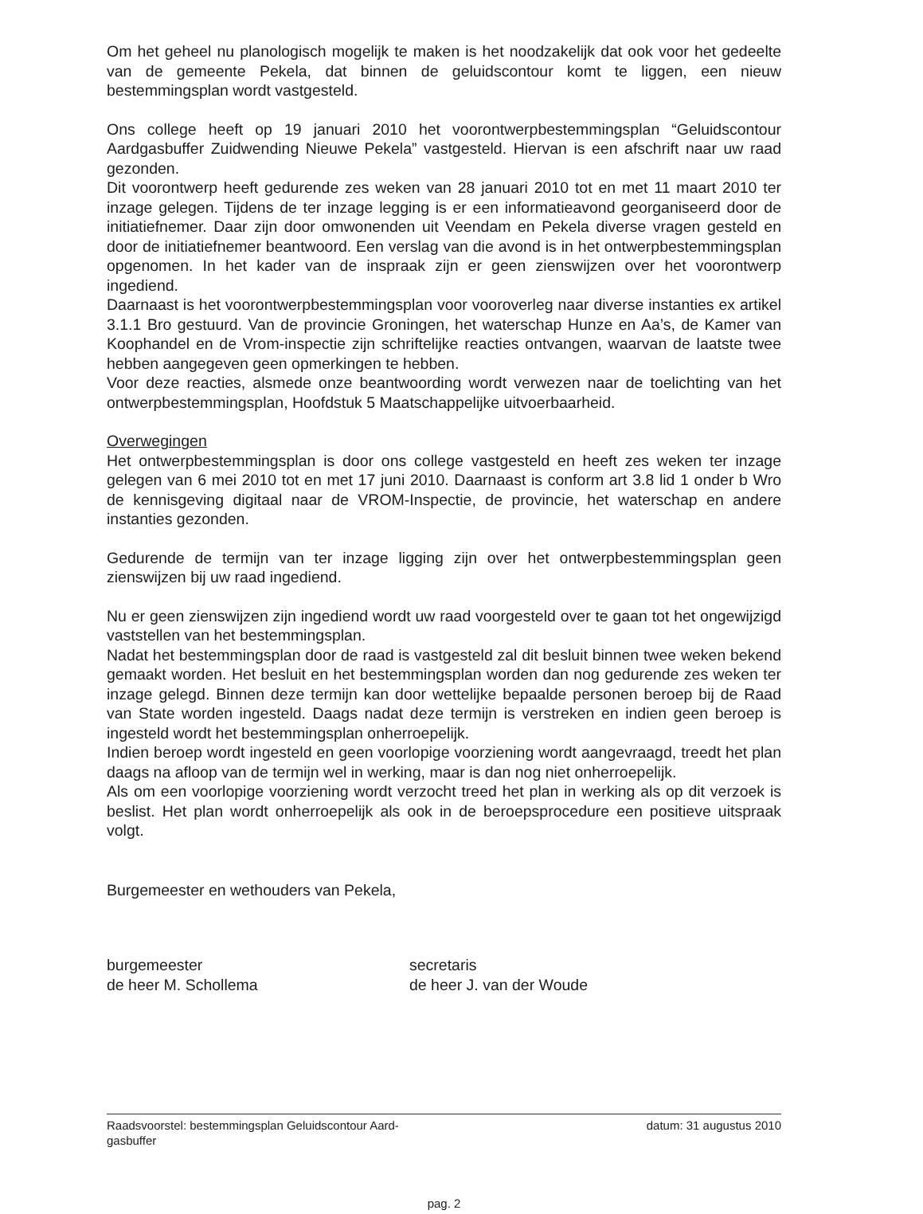Om het geheel nu planologisch mogelijk te maken is het noodzakelijk dat ook voor het gedeelte van de gemeente Pekela, dat binnen de geluidscontour komt te liggen, een nieuw bestemmingsplan wordt vastgesteld.
Ons college heeft op 19 januari 2010 het voorontwerpbestemmingsplan “Geluidscontour Aardgasbuffer Zuidwending Nieuwe Pekela” vastgesteld. Hiervan is een afschrift naar uw raad gezonden.
Dit voorontwerp heeft gedurende zes weken van 28 januari 2010 tot en met 11 maart 2010 ter inzage gelegen. Tijdens de ter inzage legging is er een informatieavond georganiseerd door de initiatiefnemer. Daar zijn door omwonenden uit Veendam en Pekela diverse vragen gesteld en door de initiatiefnemer beantwoord. Een verslag van die avond is in het ontwerpbestemmingsplan opgenomen. In het kader van de inspraak zijn er geen zienswijzen over het voorontwerp ingediend.
Daarnaast is het voorontwerpbestemmingsplan voor vooroverleg naar diverse instanties ex artikel 3.1.1 Bro gestuurd. Van de provincie Groningen, het waterschap Hunze en Aa’s, de Kamer van Koophandel en de Vrom-inspectie zijn schriftelijke reacties ontvangen, waarvan de laatste twee hebben aangegeven geen opmerkingen te hebben.
Voor deze reacties, alsmede onze beantwoording wordt verwezen naar de toelichting van het ontwerpbestemmingsplan, Hoofdstuk 5 Maatschappelijke uitvoerbaarheid.
Overwegingen
Het ontwerpbestemmingsplan is door ons college vastgesteld en heeft zes weken ter inzage gelegen van 6 mei 2010 tot en met 17 juni 2010. Daarnaast is conform art 3.8 lid 1 onder b Wro de kennisgeving digitaal naar de VROM-Inspectie, de provincie, het waterschap en andere instanties gezonden.
Gedurende de termijn van ter inzage ligging zijn over het ontwerpbestemmingsplan geen zienswijzen bij uw raad ingediend.
Nu er geen zienswijzen zijn ingediend wordt uw raad voorgesteld over te gaan tot het ongewijzigd vaststellen van het bestemmingsplan.
Nadat het bestemmingsplan door de raad is vastgesteld zal dit besluit binnen twee weken bekend gemaakt worden. Het besluit en het bestemmingsplan worden dan nog gedurende zes weken ter inzage gelegd. Binnen deze termijn kan door wettelijke bepaalde personen beroep bij de Raad van State worden ingesteld. Daags nadat deze termijn is verstreken en indien geen beroep is ingesteld wordt het bestemmingsplan onherroepelijk.
Indien beroep wordt ingesteld en geen voorlopige voorziening wordt aangevraagd, treedt het plan daags na afloop van de termijn wel in werking, maar is dan nog niet onherroepelijk.
Als om een voorlopige voorziening wordt verzocht treed het plan in werking als op dit verzoek is beslist. Het plan wordt onherroepelijk als ook in de beroepsprocedure een positieve uitspraak volgt.
Burgemeester en wethouders van Pekela,
burgemeester
de heer M. Schollema
secretaris
de heer J. van der Woude
Raadsvoorstel: bestemmingsplan Geluidscontour Aard-
gasbuffer datum: 31 augustus 2010
pag. 2